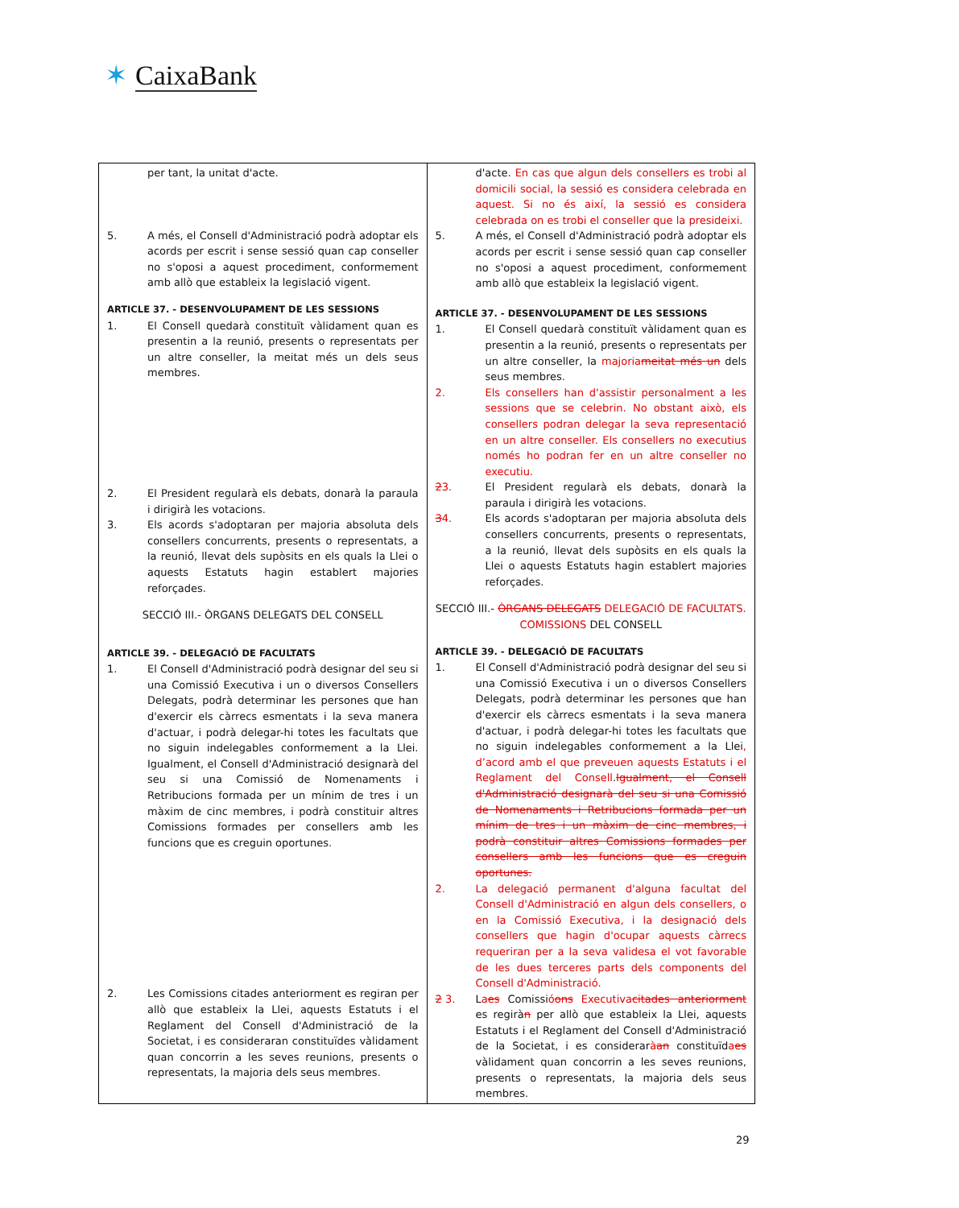✶ CaixaBank
| per tant, la unitat d'acte. 5. A més, el Consell d'Administració podrà adoptar els acords per escrit i sense sessió quan cap conseller no s'oposi a aquest procediment, conformement amb allò que estableix la legislació vigent. ARTICLE 37. - DESENVOLUPAMENT DE LES SESSIONS 1. El Consell quedarà constituït vàlidament quan es presentin a la reunió, presents o representats per un altre conseller, la meitat més un dels seus membres. 2. El President regularà els debats, donarà la paraula i dirigirà les votacions. 3. Els acords s'adoptaran per majoria absoluta dels consellers concurrents, presents o representats, a la reunió, llevat dels supòsits en els quals la Llei o aquests Estatuts hagin establert majories reforçades. SECCIÓ III.- ÒRGANS DELEGATS DEL CONSELL ARTICLE 39. - DELEGACIÓ DE FACULTATS 1. El Consell d'Administració podrà designar del seu si una Comissió Executiva i un o diversos Consellers Delegats, podrà determinar les persones que han d'exercir els càrrecs esmentats i la seva manera d'actuar, i podrà delegar-hi totes les facultats que no siguin indelegables conformement a la Llei. Igualment, el Consell d'Administració designarà del seu si una Comissió de Nomenaments i Retribucions formada per un mínim de tres i un màxim de cinc membres, i podrà constituir altres Comissions formades per consellers amb les funcions que es creguin oportunes. 2. Les Comissions citades anteriorment es regiran per allò que estableix la Llei, aquests Estatuts i el Reglament del Consell d'Administració de la Societat, i es consideraran constituïdes vàlidament quan concorrin a les seves reunions, presents o representats, la majoria dels seus membres. | d'acte. En cas que algun dels consellers es trobi al domicili social, la sessió es considera celebrada en aquest. Si no és així, la sessió es considera celebrada on es trobi el conseller que la presideixi. 5. A més, el Consell d'Administració podrà adoptar els acords per escrit i sense sessió quan cap conseller no s'oposi a aquest procediment, conformement amb allò que estableix la legislació vigent. ARTICLE 37. - DESENVOLUPAMENT DE LES SESSIONS 1. El Consell quedarà constituït vàlidament quan es presentin a la reunió, presents o representats per un altre conseller, la majoria meitat més un dels seus membres. 2. Els consellers han d'assistir personalment a les sessions que se celebrin. No obstant això, els consellers podran delegar la seva representació en un altre conseller. Els consellers no executius només ho podran fer en un altre conseller no executiu. 2 3. El President regularà els debats, donarà la paraula i dirigirà les votacions. 3 4. Els acords s'adoptaran per majoria absoluta dels consellers concurrents, presents o representats, a la reunió, llevat dels supòsits en els quals la Llei o aquests Estatuts hagin establert majories reforçades. SECCIÓ III.- ÒRGANS DELEGATS DELEGACIÓ DE FACULTATS. COMISSIONS DEL CONSELL ARTICLE 39. - DELEGACIÓ DE FACULTATS 1. El Consell d'Administració podrà designar del seu si una Comissió Executiva i un o diversos Consellers Delegats, podrà determinar les persones que han d'exercir els càrrecs esmentats i la seva manera d'actuar, i podrà delegar-hi totes les facultats que no siguin indelegables conformement a la Llei , d’acord amb el que preveuen aquests Estatuts i el Reglament del Consell . Igualment, el Consell d'Administració designarà del seu si una Comissió de Nomenaments i Retribucions formada per un mínim de tres i un màxim de cinc membres, i podrà constituir altres Comissions formades per consellers amb les funcions que es creguin oportunes. 2. La delegació permanent d'alguna facultat del Consell d'Administració en algun dels consellers, o en la Comissió Executiva, i la designació dels consellers que hagin d'ocupar aquests càrrecs requeriran per a la seva validesa el vot favorable de les dues terceres parts dels components del Consell d'Administració. 2 3. L a es Comissi ó ons Executiva citades anteriorment es regirà n per allò que estableix la Llei, aquests Estatuts i el Reglament del Consell d'Administració de la Societat, i es considerar à an constituïd a es vàlidament quan concorrin a les seves reunions, presents o representats, la majoria dels seus membres. |
29